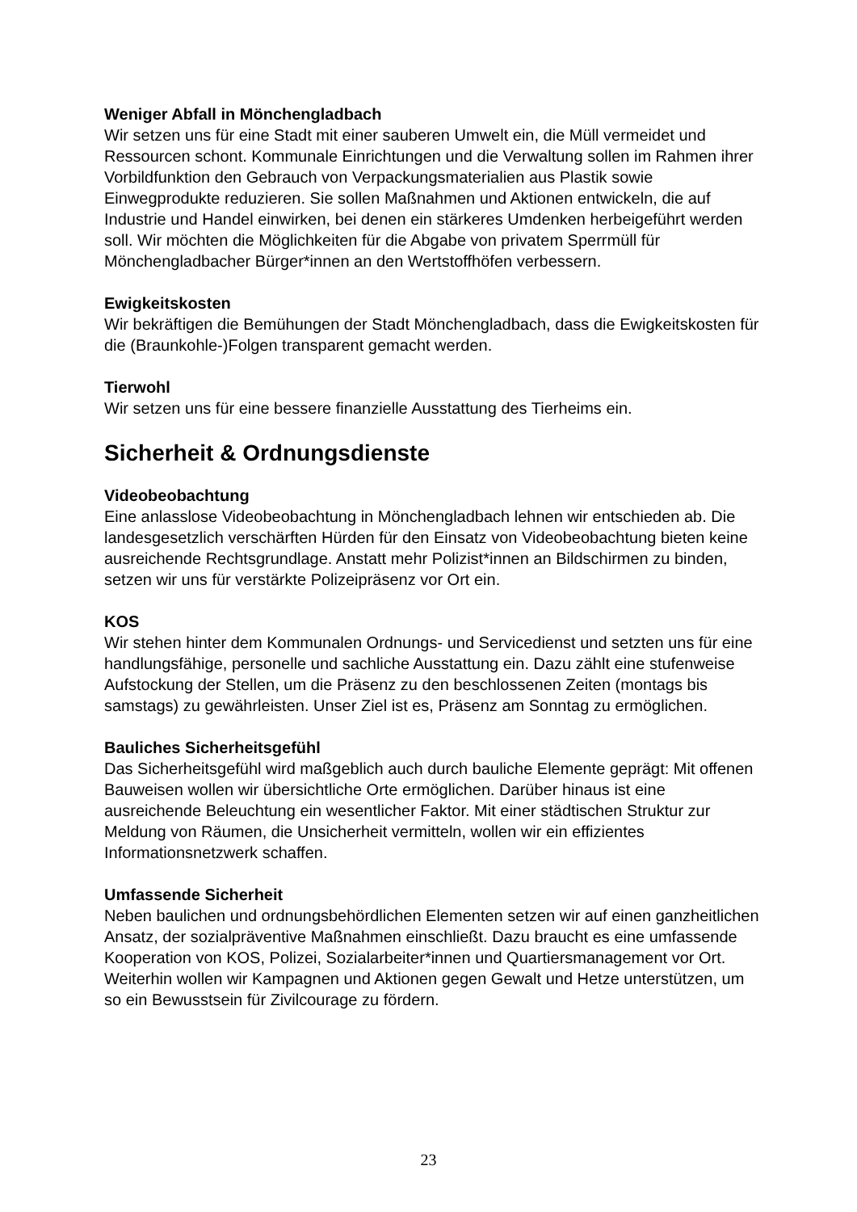Weniger Abfall in Mönchengladbach
Wir setzen uns für eine Stadt mit einer sauberen Umwelt ein, die Müll vermeidet und Ressourcen schont. Kommunale Einrichtungen und die Verwaltung sollen im Rahmen ihrer Vorbildfunktion den Gebrauch von Verpackungsmaterialien aus Plastik sowie Einwegprodukte reduzieren. Sie sollen Maßnahmen und Aktionen entwickeln, die auf Industrie und Handel einwirken, bei denen ein stärkeres Umdenken herbeigeführt werden soll. Wir möchten die Möglichkeiten für die Abgabe von privatem Sperrmüll für Mönchengladbacher Bürger*innen an den Wertstoffhöfen verbessern.
Ewigkeitskosten
Wir bekräftigen die Bemühungen der Stadt Mönchengladbach, dass die Ewigkeitskosten für die (Braunkohle-)Folgen transparent gemacht werden.
Tierwohl
Wir setzen uns für eine bessere finanzielle Ausstattung des Tierheims ein.
Sicherheit & Ordnungsdienste
Videobeobachtung
Eine anlasslose Videobeobachtung in Mönchengladbach lehnen wir entschieden ab. Die landesgesetzlich verschärften Hürden für den Einsatz von Videobeobachtung bieten keine ausreichende Rechtsgrundlage. Anstatt mehr Polizist*innen an Bildschirmen zu binden, setzen wir uns für verstärkte Polizeipräsenz vor Ort ein.
KOS
Wir stehen hinter dem Kommunalen Ordnungs- und Servicedienst und setzten uns für eine handlungsfähige, personelle und sachliche Ausstattung ein. Dazu zählt eine stufenweise Aufstockung der Stellen, um die Präsenz zu den beschlossenen Zeiten (montags bis samstags) zu gewährleisten. Unser Ziel ist es, Präsenz am Sonntag zu ermöglichen.
Bauliches Sicherheitsgefühl
Das Sicherheitsgefühl wird maßgeblich auch durch bauliche Elemente geprägt: Mit offenen Bauweisen wollen wir übersichtliche Orte ermöglichen. Darüber hinaus ist eine ausreichende Beleuchtung ein wesentlicher Faktor. Mit einer städtischen Struktur zur Meldung von Räumen, die Unsicherheit vermitteln, wollen wir ein effizientes Informationsnetzwerk schaffen.
Umfassende Sicherheit
Neben baulichen und ordnungsbehördlichen Elementen setzen wir auf einen ganzheitlichen Ansatz, der sozialpräventive Maßnahmen einschließt. Dazu braucht es eine umfassende Kooperation von KOS, Polizei, Sozialarbeiter*innen und Quartiersmanagement vor Ort. Weiterhin wollen wir Kampagnen und Aktionen gegen Gewalt und Hetze unterstützen, um so ein Bewusstsein für Zivilcourage zu fördern.
23